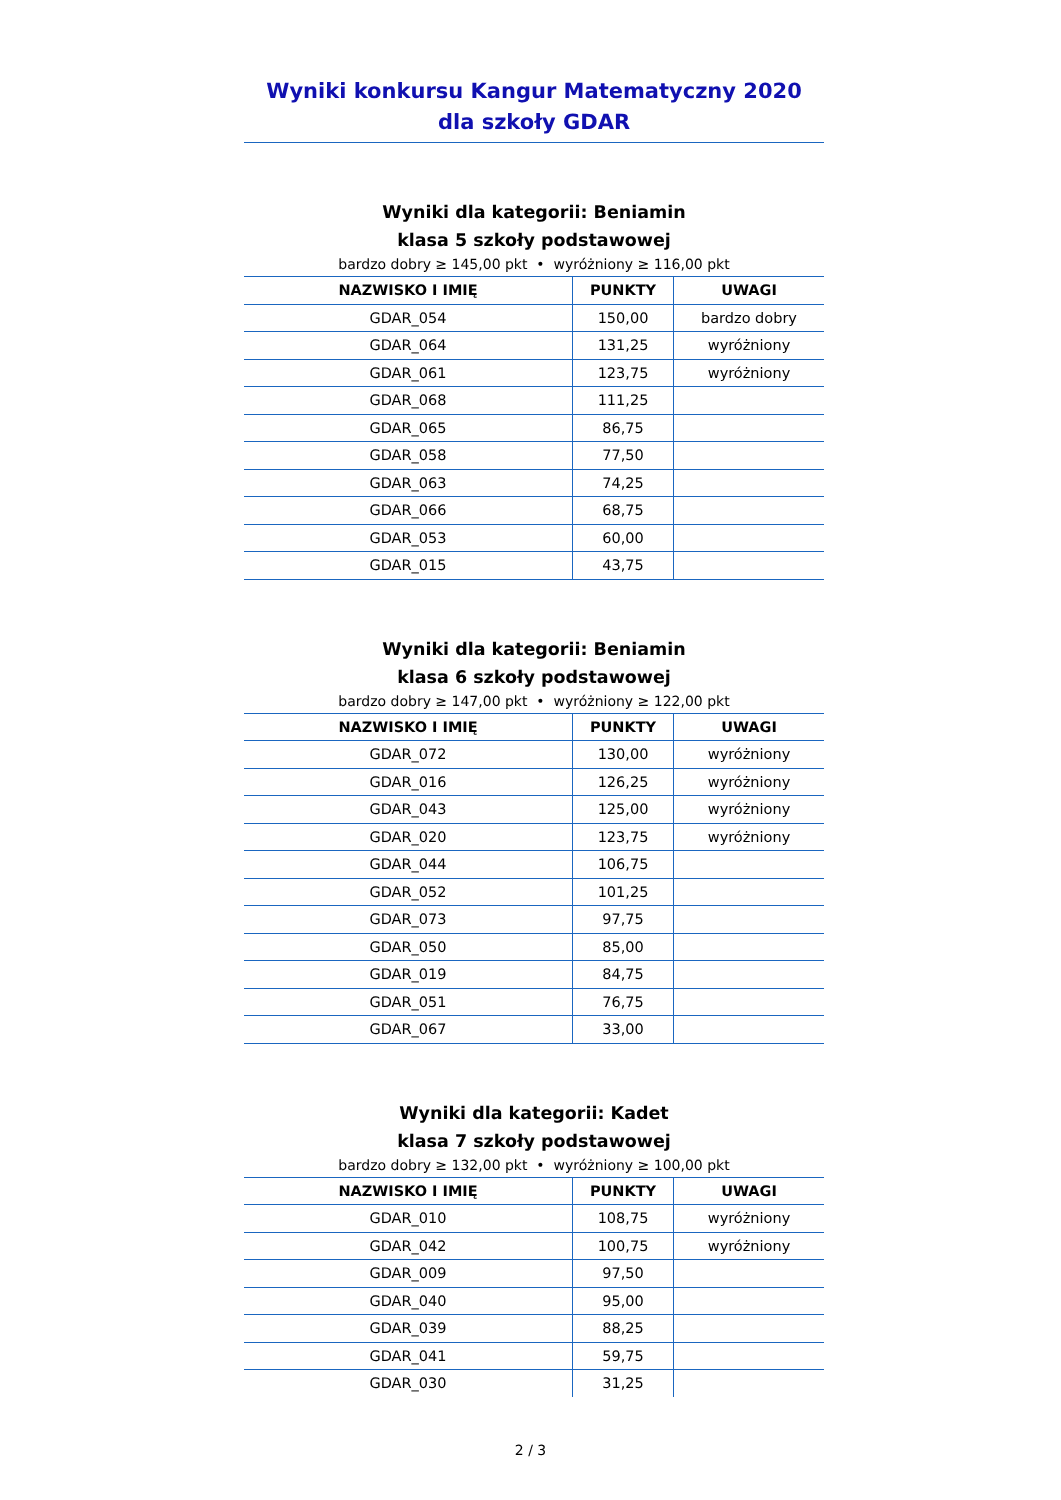Wyniki konkursu Kangur Matematyczny 2020
dla szkoły GDAR
Wyniki dla kategorii: Beniamin
klasa 5 szkoły podstawowej
bardzo dobry ≥ 145,00 pkt • wyróżniony ≥ 116,00 pkt
| NAZWISKO I IMIĘ | PUNKTY | UWAGI |
| --- | --- | --- |
| GDAR_054 | 150,00 | bardzo dobry |
| GDAR_064 | 131,25 | wyróżniony |
| GDAR_061 | 123,75 | wyróżniony |
| GDAR_068 | 111,25 | |
| GDAR_065 | 86,75 | |
| GDAR_058 | 77,50 | |
| GDAR_063 | 74,25 | |
| GDAR_066 | 68,75 | |
| GDAR_053 | 60,00 | |
| GDAR_015 | 43,75 | |
Wyniki dla kategorii: Beniamin
klasa 6 szkoły podstawowej
bardzo dobry ≥ 147,00 pkt • wyróżniony ≥ 122,00 pkt
| NAZWISKO I IMIĘ | PUNKTY | UWAGI |
| --- | --- | --- |
| GDAR_072 | 130,00 | wyróżniony |
| GDAR_016 | 126,25 | wyróżniony |
| GDAR_043 | 125,00 | wyróżniony |
| GDAR_020 | 123,75 | wyróżniony |
| GDAR_044 | 106,75 | |
| GDAR_052 | 101,25 | |
| GDAR_073 | 97,75 | |
| GDAR_050 | 85,00 | |
| GDAR_019 | 84,75 | |
| GDAR_051 | 76,75 | |
| GDAR_067 | 33,00 | |
Wyniki dla kategorii: Kadet
klasa 7 szkoły podstawowej
bardzo dobry ≥ 132,00 pkt • wyróżniony ≥ 100,00 pkt
| NAZWISKO I IMIĘ | PUNKTY | UWAGI |
| --- | --- | --- |
| GDAR_010 | 108,75 | wyróżniony |
| GDAR_042 | 100,75 | wyróżniony |
| GDAR_009 | 97,50 | |
| GDAR_040 | 95,00 | |
| GDAR_039 | 88,25 | |
| GDAR_041 | 59,75 | |
| GDAR_030 | 31,25 | |
2 / 3